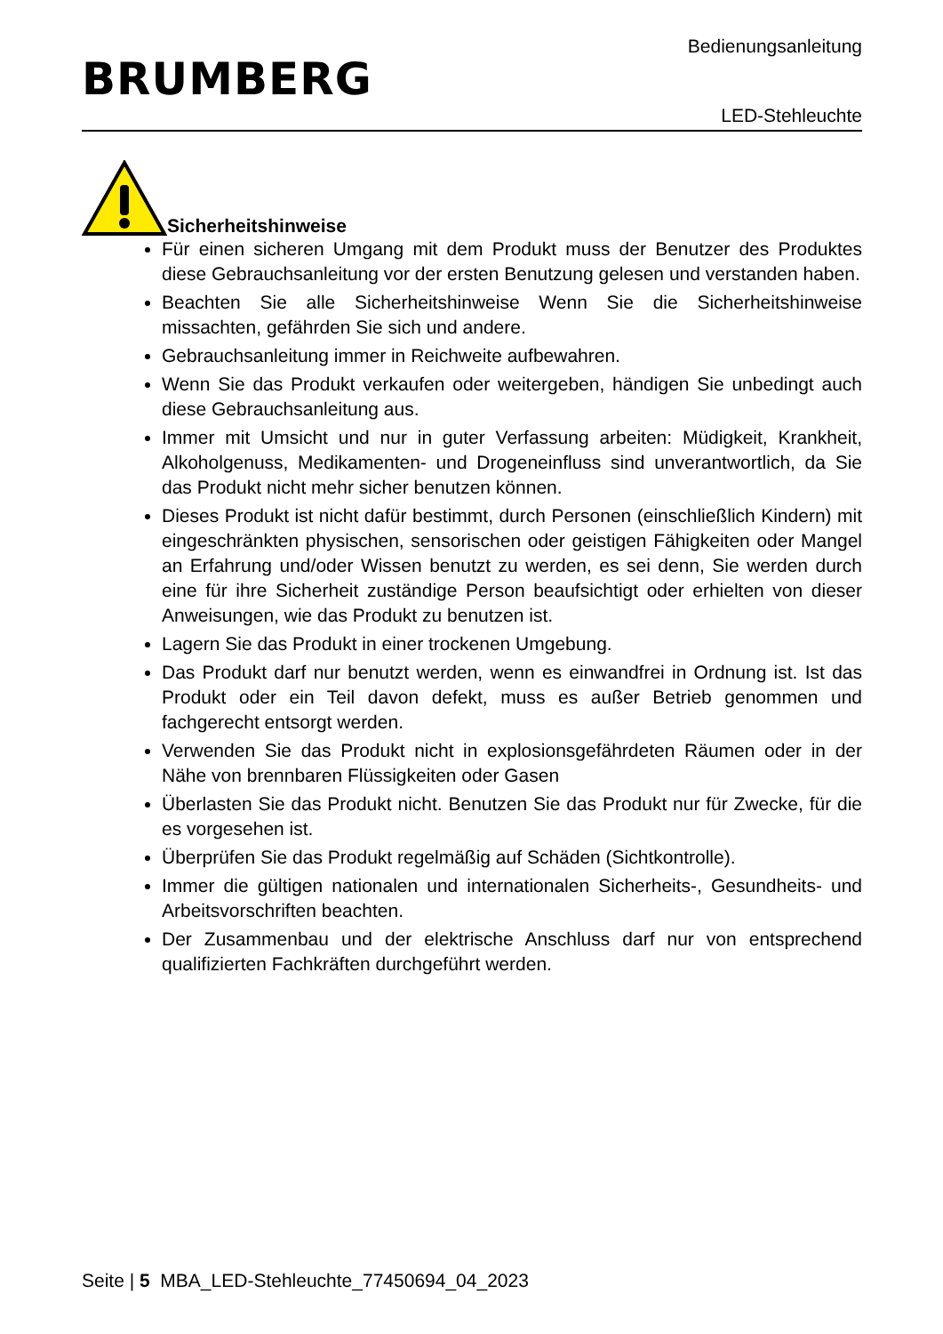Bedienungsanleitung
BRUMBERG
LED-Stehleuchte
Sicherheitshinweise
Für einen sicheren Umgang mit dem Produkt muss der Benutzer des Produktes diese Gebrauchsanleitung vor der ersten Benutzung gelesen und verstanden haben.
Beachten Sie alle Sicherheitshinweise Wenn Sie die Sicherheitshinweise missachten, gefährden Sie sich und andere.
Gebrauchsanleitung immer in Reichweite aufbewahren.
Wenn Sie das Produkt verkaufen oder weitergeben, händigen Sie unbedingt auch diese Gebrauchsanleitung aus.
Immer mit Umsicht und nur in guter Verfassung arbeiten: Müdigkeit, Krankheit, Alkoholgenuss, Medikamenten- und Drogeneinfluss sind unverantwortlich, da Sie das Produkt nicht mehr sicher benutzen können.
Dieses Produkt ist nicht dafür bestimmt, durch Personen (einschließlich Kindern) mit eingeschränkten physischen, sensorischen oder geistigen Fähigkeiten oder Mangel an Erfahrung und/oder Wissen benutzt zu werden, es sei denn, Sie werden durch eine für ihre Sicherheit zuständige Person beaufsichtigt oder erhielten von dieser Anweisungen, wie das Produkt zu benutzen ist.
Lagern Sie das Produkt in einer trockenen Umgebung.
Das Produkt darf nur benutzt werden, wenn es einwandfrei in Ordnung ist. Ist das Produkt oder ein Teil davon defekt, muss es außer Betrieb genommen und fachgerecht entsorgt werden.
Verwenden Sie das Produkt nicht in explosionsgefährdeten Räumen oder in der Nähe von brennbaren Flüssigkeiten oder Gasen
Überlasten Sie das Produkt nicht. Benutzen Sie das Produkt nur für Zwecke, für die es vorgesehen ist.
Überprüfen Sie das Produkt regelmäßig auf Schäden (Sichtkontrolle).
Immer die gültigen nationalen und internationalen Sicherheits-, Gesundheits- und Arbeitsvorschriften beachten.
Der Zusammenbau und der elektrische Anschluss darf nur von entsprechend qualifizierten Fachkräften durchgeführt werden.
Seite | 5 MBA_LED-Stehleuchte_77450694_04_2023